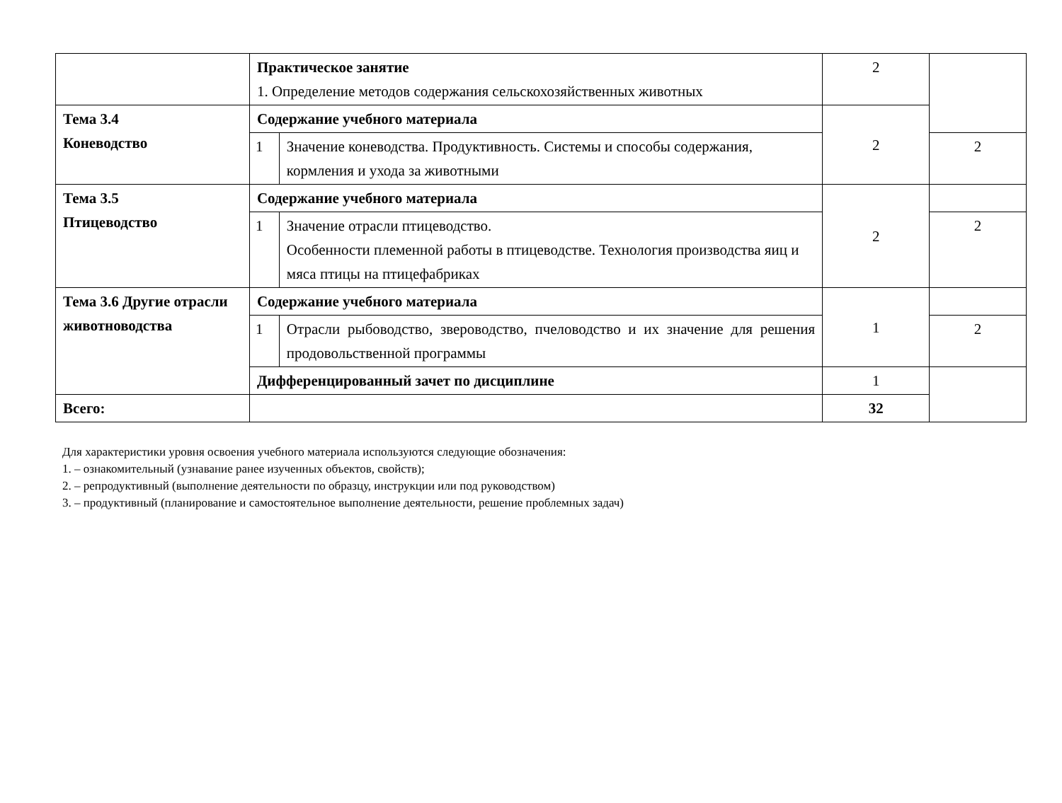| | Практическое занятие 1. Определение методов содержания сельскохозяйственных животных | | 2 | |
| Тема 3.4 Коневодство | Содержание учебного материала | | 2 | |
| | 1 | Значение коневодства. Продуктивность. Системы и способы содержания, кормления и ухода за животными | | 2 |
| Тема 3.5 Птицеводство | Содержание учебного материала | | 2 | |
| | 1 | Значение отрасли птицеводство. Особенности племенной работы в птицеводстве. Технология производства яиц и мяса птицы на птицефабриках | | 2 |
| Тема 3.6 Другие отрасли животноводства | Содержание учебного материала | | 1 | |
| | 1 | Отрасли рыбоводство, звероводство, пчеловодство и их значение для решения продовольственной программы | | 2 |
| | Дифференцированный зачет по дисциплине | | 1 | |
| Всего: | | | 32 | |
Для характеристики уровня освоения учебного материала используются следующие обозначения:
1. – ознакомительный (узнавание ранее изученных объектов, свойств);
2. – репродуктивный (выполнение деятельности по образцу, инструкции или под руководством)
3. – продуктивный (планирование и самостоятельное выполнение деятельности, решение проблемных задач)